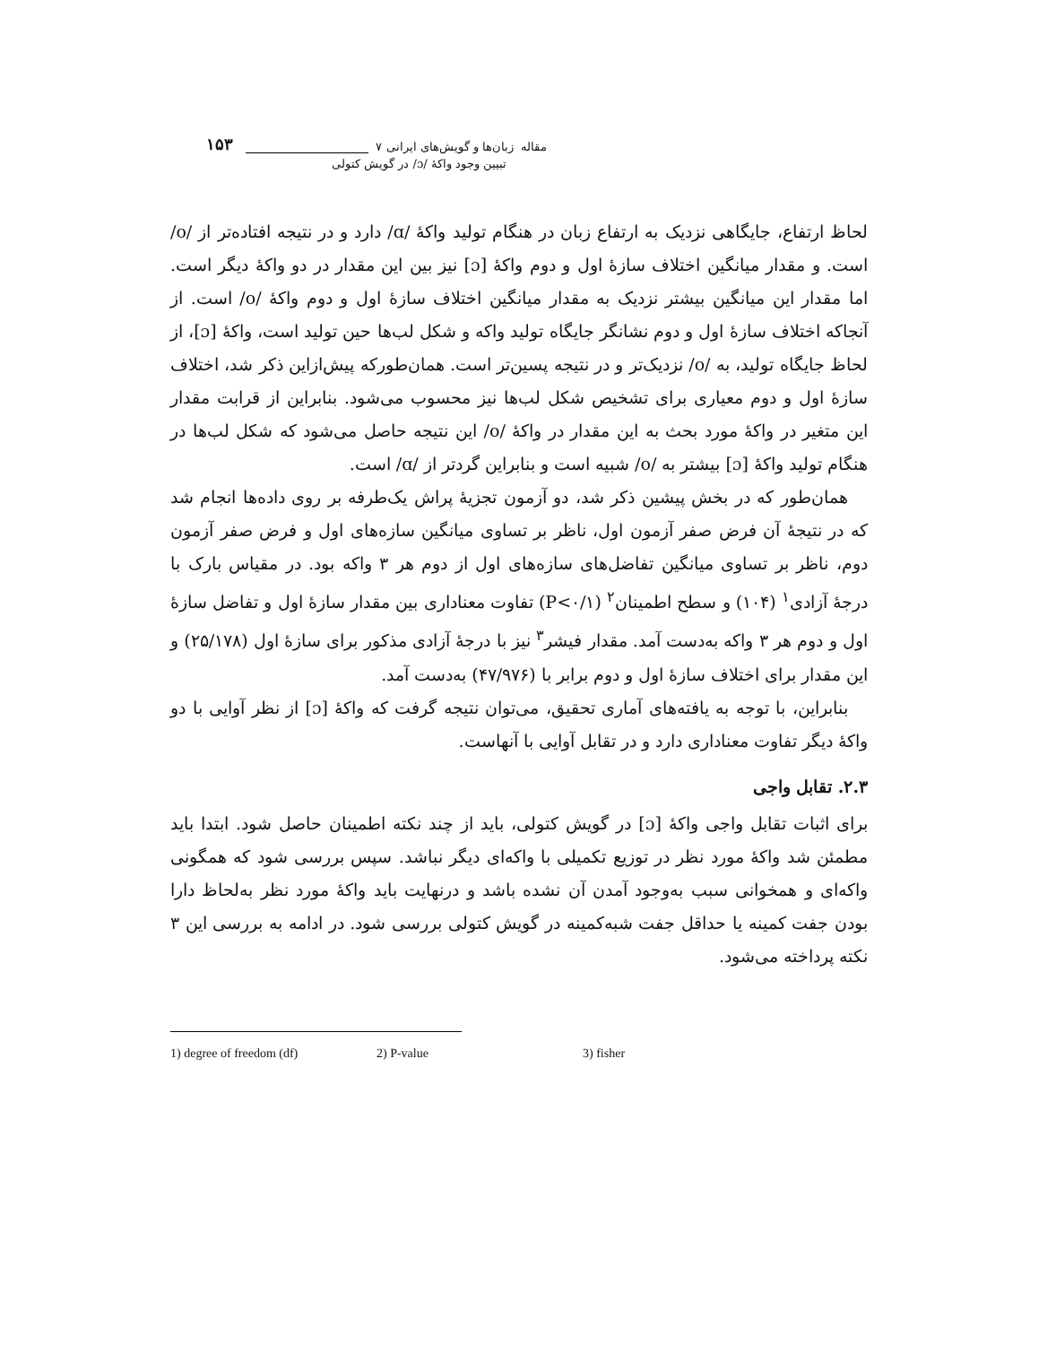مقاله زبان‌ها و گویش‌های ایرانی ۷ ۱۵۳
تبیین وجود واکهٔ /ɔ/ در گویش کتولی
لحاظ ارتفاع، جایگاهی نزدیک به ارتفاع زبان در هنگام تولید واکهٔ /ɑ/ دارد و در نتیجه افتاده‌تر از /o/ است. و مقدار میانگین اختلاف سازهٔ اول و دوم واکهٔ [ɔ] نیز بین این مقدار در دو واکهٔ دیگر است. اما مقدار این میانگین بیشتر نزدیک به مقدار میانگین اختلاف سازهٔ اول و دوم واکهٔ /o/ است. از آنجاکه اختلاف سازهٔ اول و دوم نشانگر جایگاه تولید واکه و شکل لب‌ها حین تولید است، واکهٔ [ɔ]، از لحاظ جایگاه تولید، به /o/ نزدیک‌تر و در نتیجه پسین‌تر است. همان‌طورکه پیش‌ازاین ذکر شد، اختلاف سازهٔ اول و دوم معیاری برای تشخیص شکل لب‌ها نیز محسوب می‌شود. بنابراین از قرابت مقدار این متغیر در واکهٔ مورد بحث به این مقدار در واکهٔ /o/ این نتیجه حاصل می‌شود که شکل لب‌ها در هنگام تولید واکهٔ [ɔ] بیشتر به /o/ شبیه است و بنابراین گردتر از /ɑ/ است.
همان‌طور که در بخش پیشین ذکر شد، دو آزمون تجزیهٔ پراش یک‌طرفه بر روی داده‌ها انجام شد که در نتیجهٔ آن فرض صفر آزمون اول، ناظر بر تساوی میانگین سازه‌های اول و فرض صفر آزمون دوم، ناظر بر تساوی میانگین تفاضل‌های سازه‌های اول از دوم هر ۳ واکه بود. در مقیاس بارک با درجهٔ آزادی<sup>۱</sup> (۱۰۴) و سطح اطمینان<sup>۲</sup> (P<۰/۱) تفاوت معناداری بین مقدار سازهٔ اول و تفاضل سازهٔ اول و دوم هر ۳ واکه به‌دست آمد. مقدار فیشر<sup>۳</sup> نیز با درجهٔ آزادی مذکور برای سازهٔ اول (۲۵/۱۷۸) و این مقدار برای اختلاف سازهٔ اول و دوم برابر با (۴۷/۹۷۶) به‌دست آمد.
بنابراین، با توجه به یافته‌های آماری تحقیق، می‌توان نتیجه گرفت که واکهٔ [ɔ] از نظر آوایی با دو واکهٔ دیگر تفاوت معناداری دارد و در تقابل آوایی با آنهاست.
۲.۳. تقابل واجی
برای اثبات تقابل واجی واکهٔ [ɔ] در گویش کتولی، باید از چند نکته اطمینان حاصل شود. ابتدا باید مطمئن شد واکهٔ مورد نظر در توزیع تکمیلی با واکه‌ای دیگر نباشد. سپس بررسی شود که همگونی واکه‌ای و همخوانی سبب به‌وجود آمدن آن نشده باشد و درنهایت باید واکهٔ مورد نظر به‌لحاظ دارا بودن جفت کمینه یا حداقل جفت شبه‌کمینه در گویش کتولی بررسی شود. در ادامه به بررسی این ۳ نکته پرداخته می‌شود.
1) degree of freedom (df) 2) P-value 3) fisher